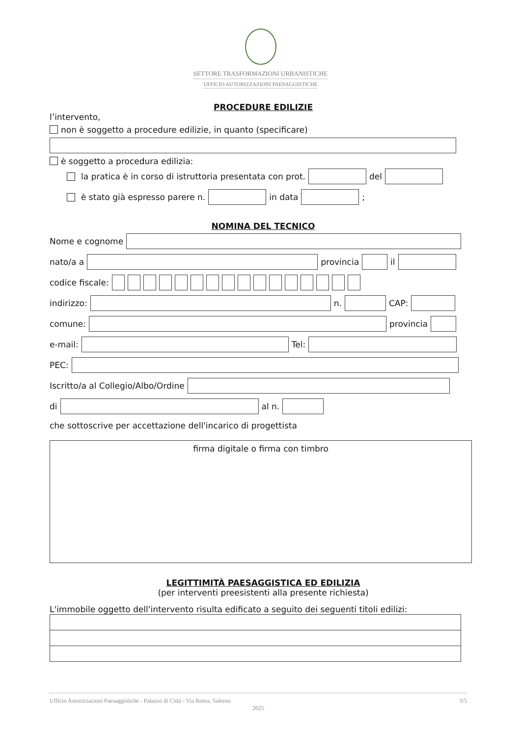SETTORE TRASFORMAZIONI URBANISTICHE
UFFICIO AUTORIZZAZIONI PAESAGGISTICHE
PROCEDURE EDILIZIE
l’intervento,
non è soggetto a procedure edilizie, in quanto (specificare)
è soggetto a procedura edilizia:
la pratica è in corso di istruttoria presentata con prot.
del
è stato già espresso parere n.
in data
;
NOMINA DEL TECNICO
Nome e cognome
nato/a a
provincia
il
codice fiscale:
indirizzo:
n.
CAP:
comune:
provincia
e-mail:
Tel:
PEC:
Iscritto/a al Collegio/Albo/Ordine
di
al n.
che sottoscrive per accettazione dell'incarico di progettista
firma digitale o firma con timbro
LEGITTIMITÀ PAESAGGISTICA ED EDILIZIA
(per interventi preesistenti alla presente richiesta)
L'immobile oggetto dell'intervento risulta edificato a seguito dei seguenti titoli edilizi:
Ufficio Autorizzazioni Paesaggistiche - Palazzo di Città - Via Roma, Salerno 3/5
2025